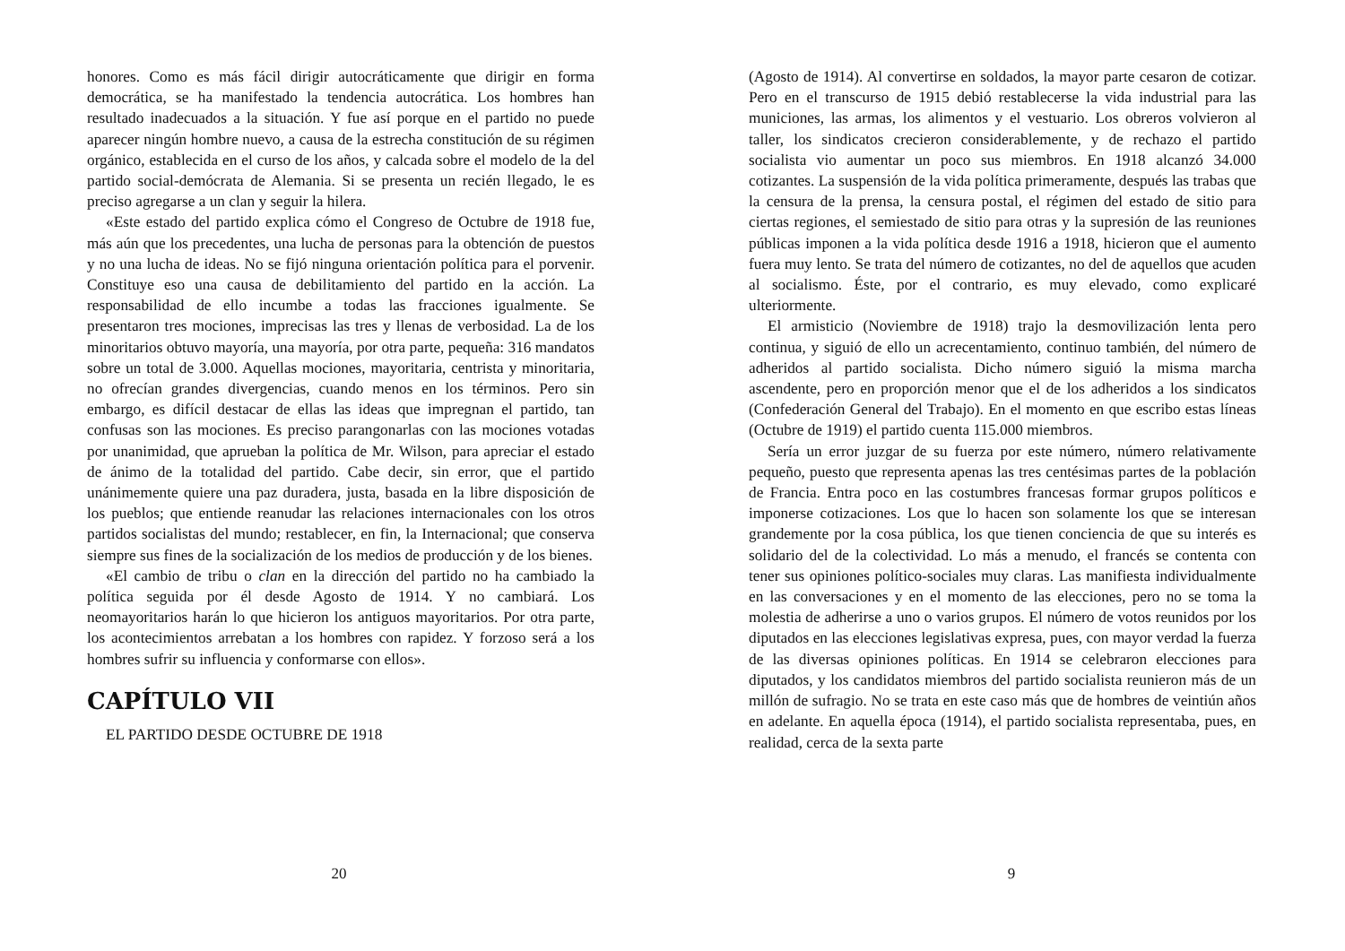honores. Como es más fácil dirigir autocráticamente que dirigir en forma democrática, se ha manifestado la tendencia autocrática. Los hombres han resultado inadecuados a la situación. Y fue así porque en el partido no puede aparecer ningún hombre nuevo, a causa de la estrecha constitución de su régimen orgánico, establecida en el curso de los años, y calcada sobre el modelo de la del partido social-demócrata de Alemania. Si se presenta un recién llegado, le es preciso agregarse a un clan y seguir la hilera.
«Este estado del partido explica cómo el Congreso de Octubre de 1918 fue, más aún que los precedentes, una lucha de personas para la obtención de puestos y no una lucha de ideas. No se fijó ninguna orientación política para el porvenir. Constituye eso una causa de debilitamiento del partido en la acción. La responsabilidad de ello incumbe a todas las fracciones igualmente. Se presentaron tres mociones, imprecisas las tres y llenas de verbosidad. La de los minoritarios obtuvo mayoría, una mayoría, por otra parte, pequeña: 316 mandatos sobre un total de 3.000. Aquellas mociones, mayoritaria, centrista y minoritaria, no ofrecían grandes divergencias, cuando menos en los términos. Pero sin embargo, es difícil destacar de ellas las ideas que impregnan el partido, tan confusas son las mociones. Es preciso parangonarlas con las mociones votadas por unanimidad, que aprueban la política de Mr. Wilson, para apreciar el estado de ánimo de la totalidad del partido. Cabe decir, sin error, que el partido unánimemente quiere una paz duradera, justa, basada en la libre disposición de los pueblos; que entiende reanudar las relaciones internacionales con los otros partidos socialistas del mundo; restablecer, en fin, la Internacional; que conserva siempre sus fines de la socialización de los medios de producción y de los bienes.
«El cambio de tribu o clan en la dirección del partido no ha cambiado la política seguida por él desde Agosto de 1914. Y no cambiará. Los neomayoritarios harán lo que hicieron los antiguos mayoritarios. Por otra parte, los acontecimientos arrebatan a los hombres con rapidez. Y forzoso será a los hombres sufrir su influencia y conformarse con ellos».
CAPÍTULO VII
EL PARTIDO DESDE OCTUBRE DE 1918
20
(Agosto de 1914). Al convertirse en soldados, la mayor parte cesaron de cotizar. Pero en el transcurso de 1915 debió restablecerse la vida industrial para las municiones, las armas, los alimentos y el vestuario. Los obreros volvieron al taller, los sindicatos crecieron considerablemente, y de rechazo el partido socialista vio aumentar un poco sus miembros. En 1918 alcanzó 34.000 cotizantes. La suspensión de la vida política primeramente, después las trabas que la censura de la prensa, la censura postal, el régimen del estado de sitio para ciertas regiones, el semiestado de sitio para otras y la supresión de las reuniones públicas imponen a la vida política desde 1916 a 1918, hicieron que el aumento fuera muy lento. Se trata del número de cotizantes, no del de aquellos que acuden al socialismo. Éste, por el contrario, es muy elevado, como explicaré ulteriormente.
El armisticio (Noviembre de 1918) trajo la desmovilización lenta pero continua, y siguió de ello un acrecentamiento, continuo también, del número de adheridos al partido socialista. Dicho número siguió la misma marcha ascendente, pero en proporción menor que el de los adheridos a los sindicatos (Confederación General del Trabajo). En el momento en que escribo estas líneas (Octubre de 1919) el partido cuenta 115.000 miembros.
Sería un error juzgar de su fuerza por este número, número relativamente pequeño, puesto que representa apenas las tres centésimas partes de la población de Francia. Entra poco en las costumbres francesas formar grupos políticos e imponerse cotizaciones. Los que lo hacen son solamente los que se interesan grandemente por la cosa pública, los que tienen conciencia de que su interés es solidario del de la colectividad. Lo más a menudo, el francés se contenta con tener sus opiniones político-sociales muy claras. Las manifiesta individualmente en las conversaciones y en el momento de las elecciones, pero no se toma la molestia de adherirse a uno o varios grupos. El número de votos reunidos por los diputados en las elecciones legislativas expresa, pues, con mayor verdad la fuerza de las diversas opiniones políticas. En 1914 se celebraron elecciones para diputados, y los candidatos miembros del partido socialista reunieron más de un millón de sufragio. No se trata en este caso más que de hombres de veintiún años en adelante. En aquella época (1914), el partido socialista representaba, pues, en realidad, cerca de la sexta parte
9